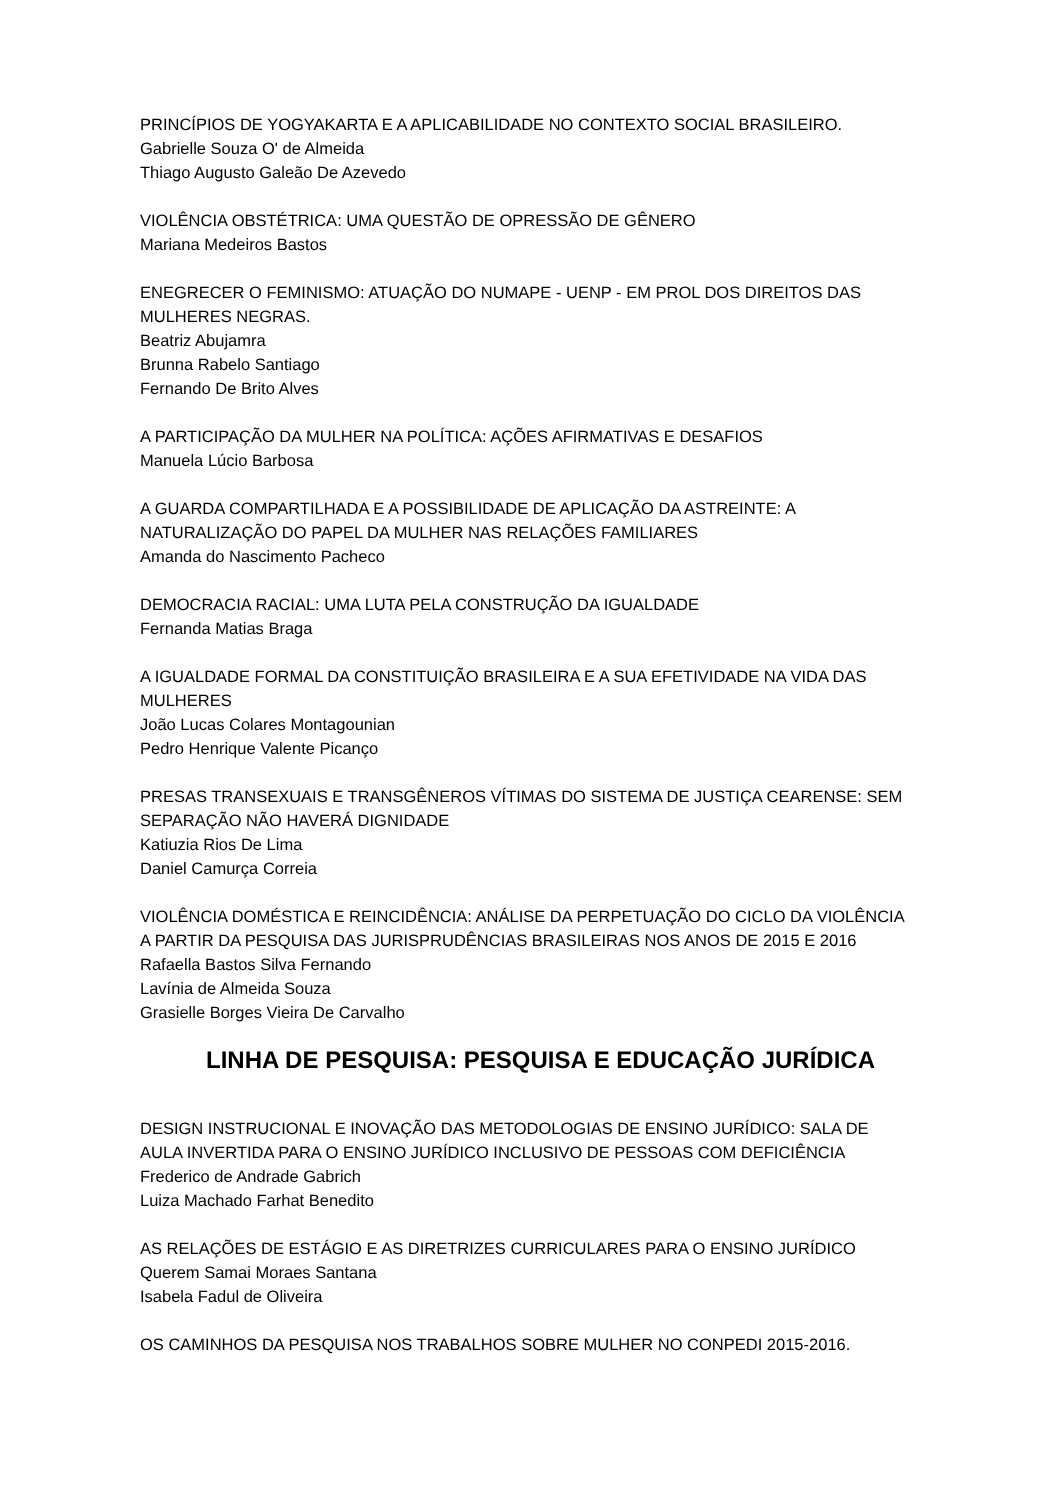PRINCÍPIOS DE YOGYAKARTA E A APLICABILIDADE NO CONTEXTO SOCIAL BRASILEIRO.
Gabrielle Souza O' de Almeida
Thiago Augusto Galeão De Azevedo
VIOLÊNCIA OBSTÉTRICA: UMA QUESTÃO DE OPRESSÃO DE GÊNERO
Mariana Medeiros Bastos
ENEGRECER O FEMINISMO: ATUAÇÃO DO NUMAPE - UENP - EM PROL DOS DIREITOS DAS MULHERES NEGRAS.
Beatriz Abujamra
Brunna Rabelo Santiago
Fernando De Brito Alves
A PARTICIPAÇÃO DA MULHER NA POLÍTICA: AÇÕES AFIRMATIVAS E DESAFIOS
Manuela Lúcio Barbosa
A GUARDA COMPARTILHADA E A POSSIBILIDADE DE APLICAÇÃO DA ASTREINTE: A NATURALIZAÇÃO DO PAPEL DA MULHER NAS RELAÇÕES FAMILIARES
Amanda do Nascimento Pacheco
DEMOCRACIA RACIAL: UMA LUTA PELA CONSTRUÇÃO DA IGUALDADE
Fernanda Matias Braga
A IGUALDADE FORMAL DA CONSTITUIÇÃO BRASILEIRA E A SUA EFETIVIDADE NA VIDA DAS MULHERES
João Lucas Colares Montagounian
Pedro Henrique Valente Picanço
PRESAS TRANSEXUAIS E TRANSGÊNEROS VÍTIMAS DO SISTEMA DE JUSTIÇA CEARENSE: SEM SEPARAÇÃO NÃO HAVERÁ DIGNIDADE
Katiuzia Rios De Lima
Daniel Camurça Correia
VIOLÊNCIA DOMÉSTICA E REINCIDÊNCIA: ANÁLISE DA PERPETUAÇÃO DO CICLO DA VIOLÊNCIA A PARTIR DA PESQUISA DAS JURISPRUDÊNCIAS BRASILEIRAS NOS ANOS DE 2015 E 2016
Rafaella Bastos Silva Fernando
Lavínia de Almeida Souza
Grasielle Borges Vieira De Carvalho
LINHA DE PESQUISA: PESQUISA E EDUCAÇÃO JURÍDICA
DESIGN INSTRUCIONAL E INOVAÇÃO DAS METODOLOGIAS DE ENSINO JURÍDICO: SALA DE AULA INVERTIDA PARA O ENSINO JURÍDICO INCLUSIVO DE PESSOAS COM DEFICIÊNCIA
Frederico de Andrade Gabrich
Luiza Machado Farhat Benedito
AS RELAÇÕES DE ESTÁGIO E AS DIRETRIZES CURRICULARES PARA O ENSINO JURÍDICO
Querem Samai Moraes Santana
Isabela Fadul de Oliveira
OS CAMINHOS DA PESQUISA NOS TRABALHOS SOBRE MULHER NO CONPEDI 2015-2016.